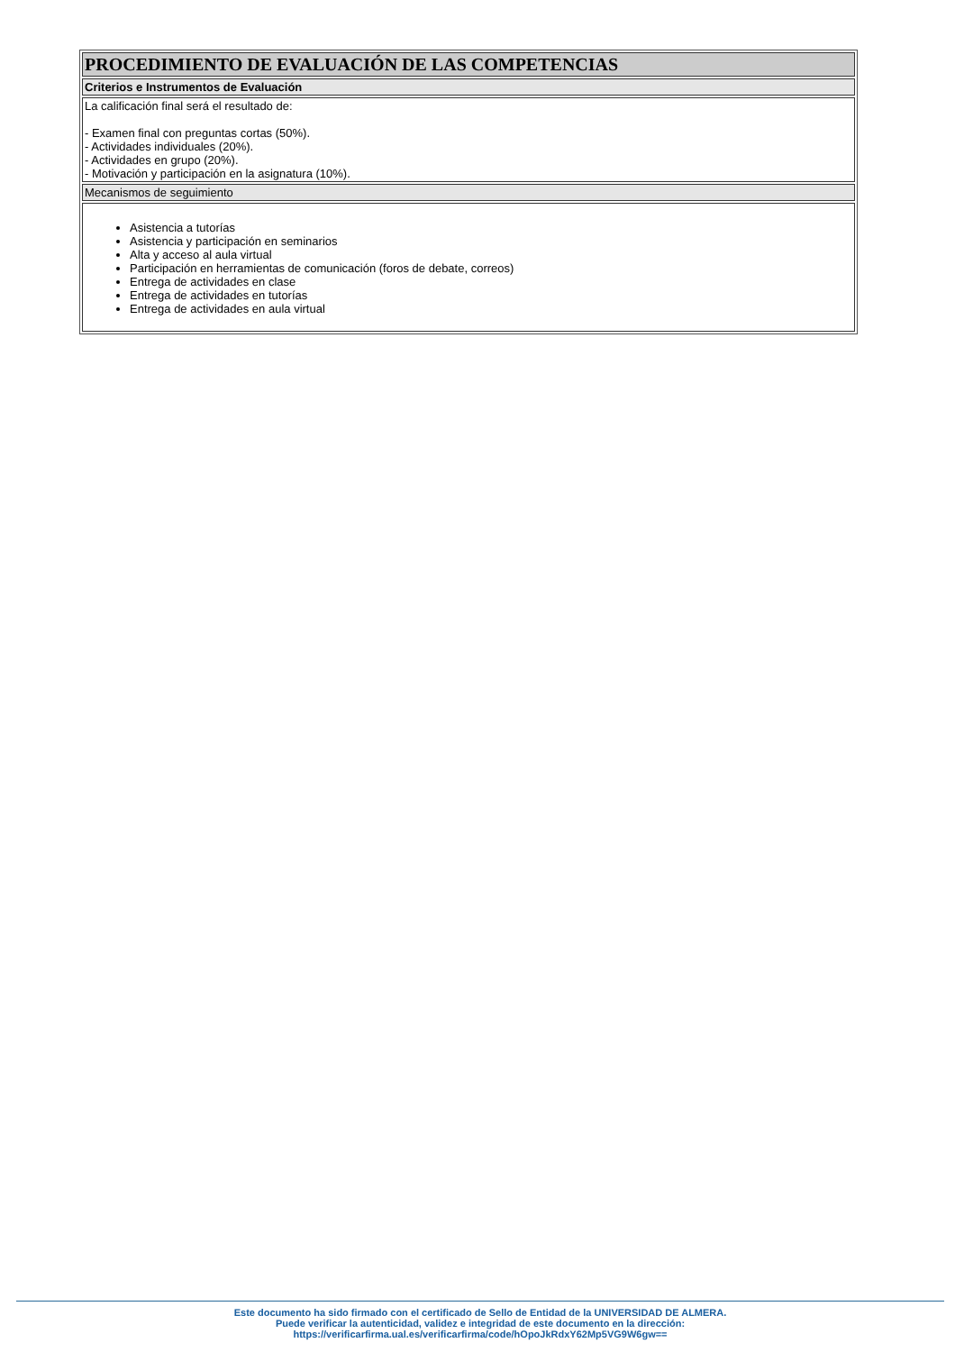| PROCEDIMIENTO DE EVALUACIÓN DE LAS COMPETENCIAS |
| Criterios e Instrumentos de Evaluación |
| La calificación final será el resultado de: - Examen final con preguntas cortas (50%). - Actividades individuales (20%). - Actividades en grupo (20%). - Motivación y participación en la asignatura (10%). |
| Mecanismos de seguimiento |
| Asistencia a tutorías Asistencia y participación en seminarios Alta y acceso al aula virtual Participación en herramientas de comunicación (foros de debate, correos) Entrega de actividades en clase Entrega de actividades en tutorías Entrega de actividades en aula virtual |
Este documento ha sido firmado con el certificado de Sello de Entidad de la UNIVERSIDAD DE ALMERA.
Puede verificar la autenticidad, validez e integridad de este documento en la dirección:
https://verificarfirma.ual.es/verificarfirma/code/hOpoJkRdxY62Mp5VG9W6gw==